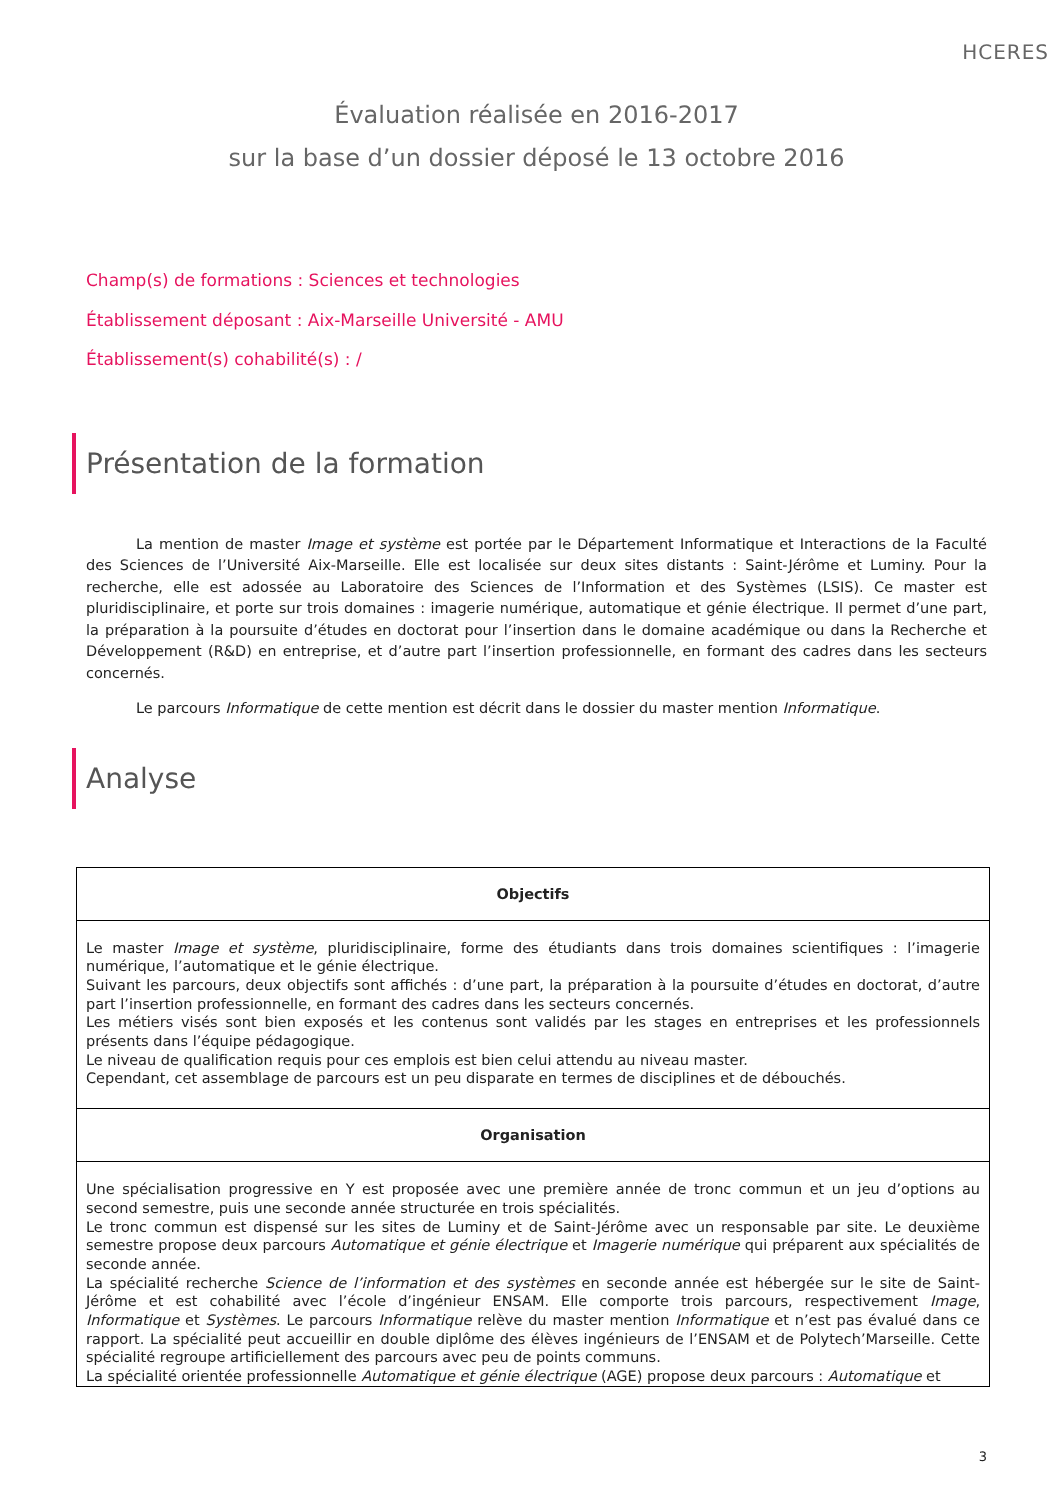HCERES
Évaluation réalisée en 2016-2017
sur la base d’un dossier déposé le 13 octobre 2016
Champ(s) de formations : Sciences et technologies
Établissement déposant : Aix-Marseille Université - AMU
Établissement(s) cohabilité(s) : /
Présentation de la formation
La mention de master Image et système est portée par le Département Informatique et Interactions de la Faculté des Sciences de l’Université Aix-Marseille. Elle est localisée sur deux sites distants : Saint-Jérôme et Luminy. Pour la recherche, elle est adossée au Laboratoire des Sciences de l’Information et des Systèmes (LSIS). Ce master est pluridisciplinaire, et porte sur trois domaines : imagerie numérique, automatique et génie électrique. Il permet d’une part, la préparation à la poursuite d’études en doctorat pour l’insertion dans le domaine académique ou dans la Recherche et Développement (R&D) en entreprise, et d’autre part l’insertion professionnelle, en formant des cadres dans les secteurs concernés.
Le parcours Informatique de cette mention est décrit dans le dossier du master mention Informatique.
Analyse
| Objectifs |
| --- |
| Le master Image et système , pluridisciplinaire, forme des étudiants dans trois domaines scientifiques : l’imagerie numérique, l’automatique et le génie électrique. Suivant les parcours, deux objectifs sont affichés : d’une part, la préparation à la poursuite d’études en doctorat, d’autre part l’insertion professionnelle, en formant des cadres dans les secteurs concernés. Les métiers visés sont bien exposés et les contenus sont validés par les stages en entreprises et les professionnels présents dans l’équipe pédagogique. Le niveau de qualification requis pour ces emplois est bien celui attendu au niveau master. Cependant, cet assemblage de parcours est un peu disparate en termes de disciplines et de débouchés. |
| Organisation |
| Une spécialisation progressive en Y est proposée avec une première année de tronc commun et un jeu d’options au second semestre, puis une seconde année structurée en trois spécialités. Le tronc commun est dispensé sur les sites de Luminy et de Saint-Jérôme avec un responsable par site. Le deuxième semestre propose deux parcours Automatique et génie électrique et Imagerie numérique qui préparent aux spécialités de seconde année. La spécialité recherche Science de l’information et des systèmes en seconde année est hébergée sur le site de Saint-Jérôme et est cohabilité avec l’école d’ingénieur ENSAM. Elle comporte trois parcours, respectivement Image , Informatique et Systèmes . Le parcours Informatique relève du master mention Informatique et n’est pas évalué dans ce rapport. La spécialité peut accueillir en double diplôme des élèves ingénieurs de l’ENSAM et de Polytech’Marseille. Cette spécialité regroupe artificiellement des parcours avec peu de points communs. La spécialité orientée professionnelle Automatique et génie électrique (AGE) propose deux parcours : Automatique et |
3